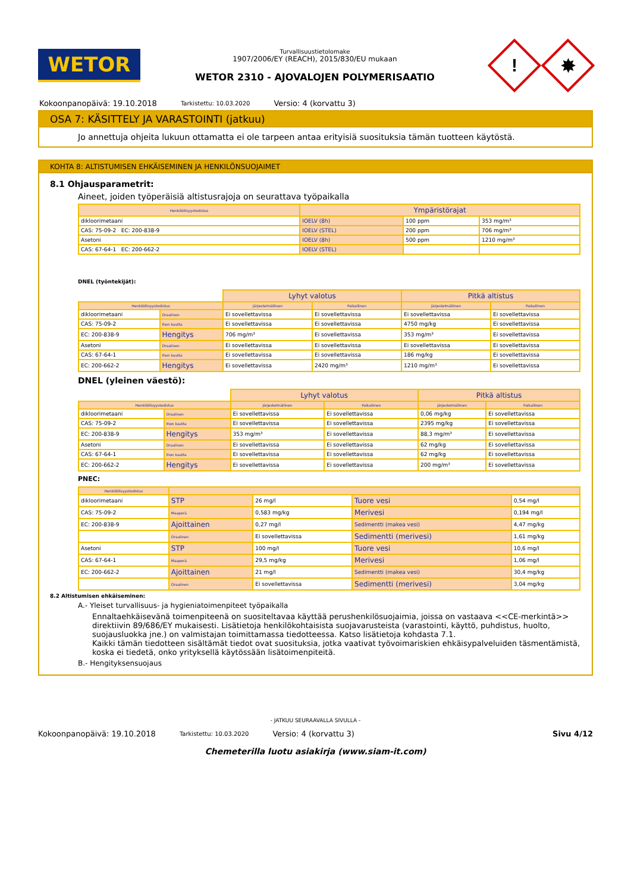WETOR
Turvallisuustietolomake
1907/2006/EY (REACH), 2015/830/EU mukaan
WETOR 2310 - AJOVALOJEN POLYMERISAATIO
!
✸
Kokoonpanopäivä: 19.10.2018 Tarkistettu: 10.03.2020 Versio: 4 (korvattu 3)
OSA 7: KÄSITTELY JA VARASTOINTI (jatkuu)
Jo annettuja ohjeita lukuun ottamatta ei ole tarpeen antaa erityisiä suosituksia tämän tuotteen käytöstä.
KOHTA 8: ALTISTUMISEN EHKÄISEMINEN JA HENKILÖNSUOJAIMET
8.1 Ohjausparametrit:
Aineet, joiden työperäisiä altistusrajoja on seurattava työpaikalla
| Henkilöllisyystodistus | Ympäristörajat | | |
| --- | --- | --- | --- |
| dikloorimetaani | IOELV (8h) | 100 ppm | 353 mg/m³ |
| CAS: 75-09-2 EC: 200-838-9 | IOELV (STEL) | 200 ppm | 706 mg/m³ |
| Asetoni | IOELV (8h) | 500 ppm | 1210 mg/m³ |
| CAS: 67-64-1 EC: 200-662-2 | IOELV (STEL) | | |
DNEL (työntekijät):
| | | Lyhyt valotus | | Pitkä altistus | |
| Henkilöllisyystodistus | | Järjestelmällinen | Paikallinen | Järjestelmällinen | Paikallinen |
| dikloorimetaani | Oraalinen | Ei sovellettavissa | Ei sovellettavissa | Ei sovellettavissa | Ei sovellettavissa |
| CAS: 75-09-2 | Ihon kautta | Ei sovellettavissa | Ei sovellettavissa | 4750 mg/kg | Ei sovellettavissa |
| EC: 200-838-9 | Hengitys | 706 mg/m³ | Ei sovellettavissa | 353 mg/m³ | Ei sovellettavissa |
| Asetoni | Oraalinen | Ei sovellettavissa | Ei sovellettavissa | Ei sovellettavissa | Ei sovellettavissa |
| CAS: 67-64-1 | Ihon kautta | Ei sovellettavissa | Ei sovellettavissa | 186 mg/kg | Ei sovellettavissa |
| EC: 200-662-2 | Hengitys | Ei sovellettavissa | 2420 mg/m³ | 1210 mg/m³ | Ei sovellettavissa |
DNEL (yleinen väestö):
| | | Lyhyt valotus | | Pitkä altistus | |
| Henkilöllisyystodistus | | Järjestelmällinen | Paikallinen | Järjestelmällinen | Paikallinen |
| dikloorimetaani | Oraalinen | Ei sovellettavissa | Ei sovellettavissa | 0,06 mg/kg | Ei sovellettavissa |
| CAS: 75-09-2 | Ihon kautta | Ei sovellettavissa | Ei sovellettavissa | 2395 mg/kg | Ei sovellettavissa |
| EC: 200-838-9 | Hengitys | 353 mg/m³ | Ei sovellettavissa | 88,3 mg/m³ | Ei sovellettavissa |
| Asetoni | Oraalinen | Ei sovellettavissa | Ei sovellettavissa | 62 mg/kg | Ei sovellettavissa |
| CAS: 67-64-1 | Ihon kautta | Ei sovellettavissa | Ei sovellettavissa | 62 mg/kg | Ei sovellettavissa |
| EC: 200-662-2 | Hengitys | Ei sovellettavissa | Ei sovellettavissa | 200 mg/m³ | Ei sovellettavissa |
PNEC:
| Henkilöllisyystodistus | | | | |
| --- | --- | --- | --- | --- |
| dikloorimetaani | STP | 26 mg/l | Tuore vesi | 0,54 mg/l |
| CAS: 75-09-2 | Maaperä | 0,583 mg/kg | Merivesi | 0,194 mg/l |
| EC: 200-838-9 | Ajoittainen | 0,27 mg/l | Sedimentti (makea vesi) | 4,47 mg/kg |
| | Oraalinen | Ei sovellettavissa | Sedimentti (merivesi) | 1,61 mg/kg |
| Asetoni | STP | 100 mg/l | Tuore vesi | 10,6 mg/l |
| CAS: 67-64-1 | Maaperä | 29,5 mg/kg | Merivesi | 1,06 mg/l |
| EC: 200-662-2 | Ajoittainen | 21 mg/l | Sedimentti (makea vesi) | 30,4 mg/kg |
| | Oraalinen | Ei sovellettavissa | Sedimentti (merivesi) | 3,04 mg/kg |
8.2 Altistumisen ehkäiseminen:
A.- Yleiset turvallisuus- ja hygieniatoimenpiteet työpaikalla
Ennaltaehkäisevänä toimenpiteenä on suositeltavaa käyttää perushenkilösuojaimia, joissa on vastaava <<CE-merkintä>> direktiivin 89/686/EY mukaisesti. Lisätietoja henkilökohtaisista suojavarusteista (varastointi, käyttö, puhdistus, huolto, suojausluokka jne.) on valmistajan toimittamassa tiedotteessa. Katso lisätietoja kohdasta 7.1.
Kaikki tämän tiedotteen sisältämät tiedot ovat suosituksia, jotka vaativat työvoimariskien ehkäisypalveluiden täsmentämistä, koska ei tiedetä, onko yrityksellä käytössään lisätoimenpiteitä.
B.- Hengityksensuojaus
- JATKUU SEURAAVALLA SIVULLA -
Kokoonpanopäivä: 19.10.2018 Tarkistettu: 10.03.2020 Versio: 4 (korvattu 3)
Sivu 4/12
Chemeterilla luotu asiakirja (www.siam-it.com)